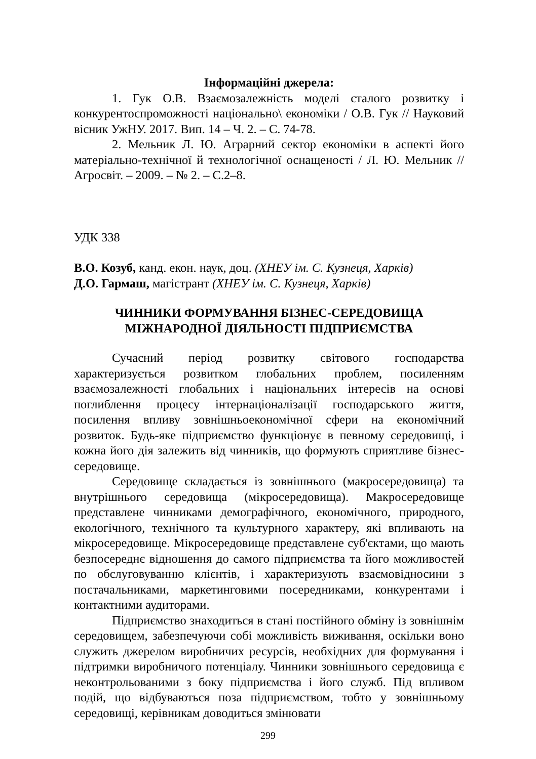Інформаційні джерела:
1. Гук О.В. Взаємозалежність моделі сталого розвитку і конкурентоспроможності національно\ економіки / О.В. Гук // Науковий вісник УжНУ. 2017. Вип. 14 – Ч. 2. – С. 74-78.
2. Мельник Л. Ю. Аграрний сектор економіки в аспекті його матеріально-технічної й технологічної оснащеності / Л. Ю. Мельник // Агросвіт. – 2009. – № 2. – С.2–8.
УДК 338
В.О. Козуб, канд. екон. наук, доц. (ХНЕУ ім. С. Кузнеця, Харків)
Д.О. Гармаш, магістрант (ХНЕУ ім. С. Кузнеця, Харків)
ЧИННИКИ ФОРМУВАННЯ БІЗНЕС-СЕРЕДОВИЩА
МІЖНАРОДНОЇ ДІЯЛЬНОСТІ ПІДПРИЄМСТВА
Сучасний період розвитку світового господарства характеризується розвитком глобальних проблем, посиленням взаємозалежності глобальних і національних інтересів на основі поглиблення процесу інтернаціоналізації господарського життя, посилення впливу зовнішньоекономічної сфери на економічний розвиток. Будь-яке підприємство функціонує в певному середовищі, і кожна його дія залежить від чинників, що формують сприятливе бізнес-середовище.
Середовище складається із зовнішнього (макросередовища) та внутрішнього середовища (мікросередовища). Макросередовище представлене чинниками демографічного, економічного, природного, екологічного, технічного та культурного характеру, які впливають на мікросередовище. Мікросередовище представлене суб'єктами, що мають безпосереднє відношення до самого підприємства та його можливостей по обслуговуванню клієнтів, і характеризують взаємовідносини з постачальниками, маркетинговими посередниками, конкурентами і контактними аудиторами.
Підприємство знаходиться в стані постійного обміну із зовнішнім середовищем, забезпечуючи собі можливість виживання, оскільки воно служить джерелом виробничих ресурсів, необхідних для формування і підтримки виробничого потенціалу. Чинники зовнішнього середовища є неконтрольованими з боку підприємства і його служб. Під впливом подій, що відбуваються поза підприємством, тобто у зовнішньому середовищі, керівникам доводиться змінювати
299